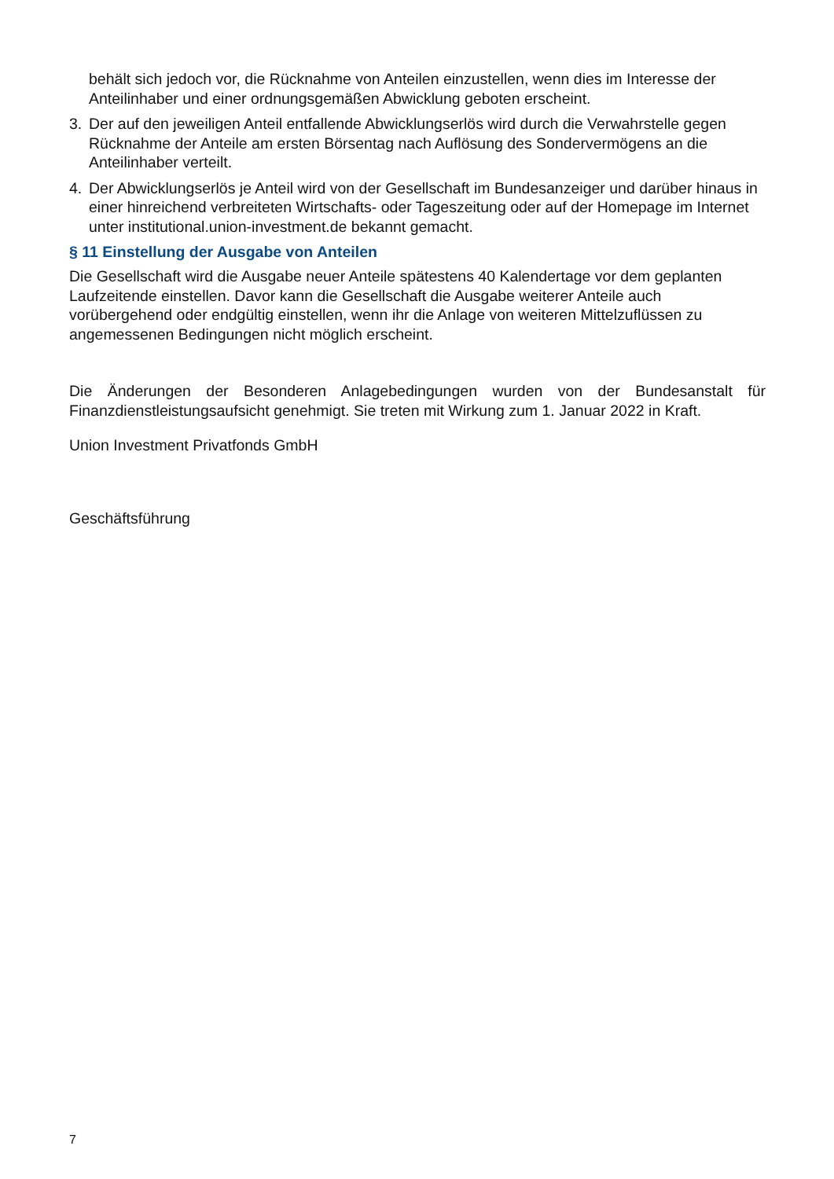behält sich jedoch vor, die Rücknahme von Anteilen einzustellen, wenn dies im Interesse der Anteilinhaber und einer ordnungsgemäßen Abwicklung geboten erscheint.
3. Der auf den jeweiligen Anteil entfallende Abwicklungserlös wird durch die Verwahrstelle gegen Rücknahme der Anteile am ersten Börsentag nach Auflösung des Sondervermögens an die Anteilinhaber verteilt.
4. Der Abwicklungserlös je Anteil wird von der Gesellschaft im Bundesanzeiger und darüber hinaus in einer hinreichend verbreiteten Wirtschafts- oder Tageszeitung oder auf der Homepage im Internet unter institutional.union-investment.de bekannt gemacht.
§ 11 Einstellung der Ausgabe von Anteilen
Die Gesellschaft wird die Ausgabe neuer Anteile spätestens 40 Kalendertage vor dem geplanten Laufzeitende einstellen. Davor kann die Gesellschaft die Ausgabe weiterer Anteile auch vorübergehend oder endgültig einstellen, wenn ihr die Anlage von weiteren Mittelzuflüssen zu angemessenen Bedingungen nicht möglich erscheint.
Die Änderungen der Besonderen Anlagebedingungen wurden von der Bundesanstalt für Finanzdienstleistungsaufsicht genehmigt. Sie treten mit Wirkung zum 1. Januar 2022 in Kraft.
Union Investment Privatfonds GmbH
Geschäftsführung
7